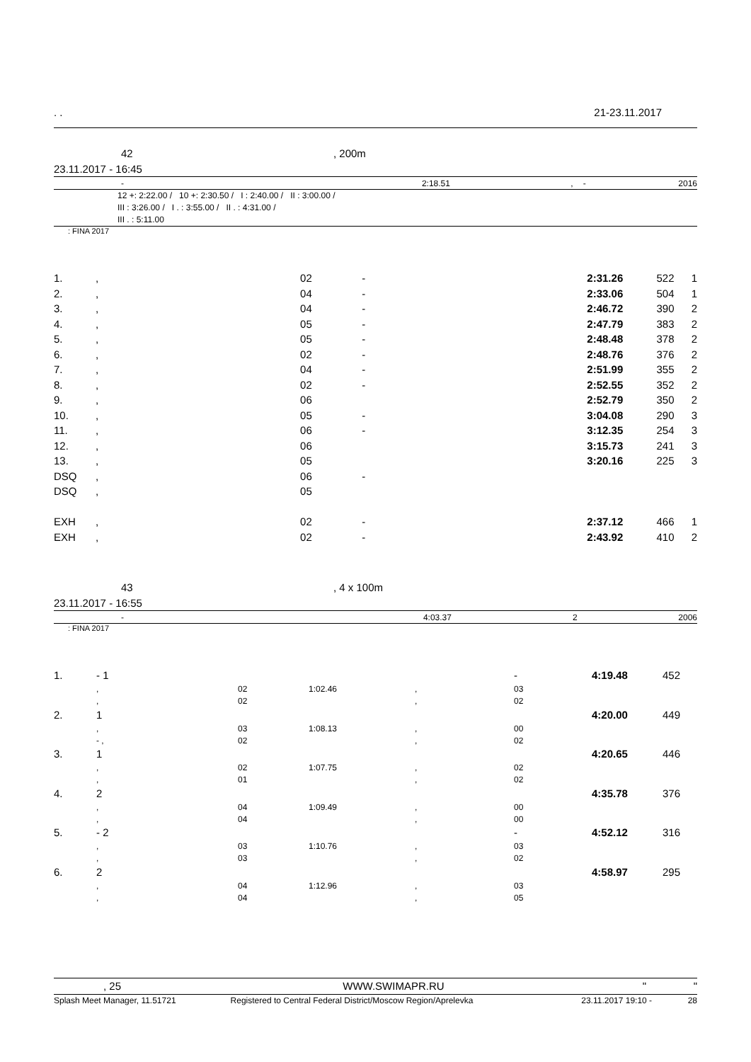| . . | 21-23.11.2017 |
| 42 | , 200m |
| 23.11.2017 - 16:45 | |
| - | 2:18.51 | , | - | 2016 |
12 +: 2:22.00 / 10 +: 2:30.50 / I : 2:40.00 / II : 3:00.00 /
III : 3:26.00 / I . : 3:55.00 / II . : 4:31.00 /
III . : 5:11.00
: FINA 2017
| 1. | , | 02 | - | 2:31.26 | 522 | 1 |
| 2. | , | 04 | - | 2:33.06 | 504 | 1 |
| 3. | , | 04 | - | 2:46.72 | 390 | 2 |
| 4. | , | 05 | - | 2:47.79 | 383 | 2 |
| 5. | , | 05 | - | 2:48.48 | 378 | 2 |
| 6. | , | 02 | - | 2:48.76 | 376 | 2 |
| 7. | , | 04 | - | 2:51.99 | 355 | 2 |
| 8. | , | 02 | - | 2:52.55 | 352 | 2 |
| 9. | , | 06 | | 2:52.79 | 350 | 2 |
| 10. | , | 05 | - | 3:04.08 | 290 | 3 |
| 11. | , | 06 | - | 3:12.35 | 254 | 3 |
| 12. | , | 06 | | 3:15.73 | 241 | 3 |
| 13. | , | 05 | | 3:20.16 | 225 | 3 |
| DSQ | , | 06 | - | | | |
| DSQ | , | 05 | | | | |
| EXH | , | 02 | - | 2:37.12 | 466 | 1 |
| EXH | , | 02 | - | 2:43.92 | 410 | 2 |
| 43 | , 4 x 100m |
| 23.11.2017 - 16:55 | |
| - | 4:03.37 | 2 | 2006 |
: FINA 2017
| 1. | - 1 | | | | - | 4:19.48 | 452 |
| | , | 02 | 1:02.46 | , | 03 | | |
| | , | 02 | | , | 02 | | |
| 2. | 1 | | | | | 4:20.00 | 449 |
| | , | 03 | 1:08.13 | , | 00 | | |
| | - , | 02 | | , | 02 | | |
| 3. | 1 | | | | | 4:20.65 | 446 |
| | , | 02 | 1:07.75 | , | 02 | | |
| | , | 01 | | , | 02 | | |
| 4. | 2 | | | | | 4:35.78 | 376 |
| | , | 04 | 1:09.49 | , | 00 | | |
| | , | 04 | | , | 00 | | |
| 5. | - 2 | | | | - | 4:52.12 | 316 |
| | , | 03 | 1:10.76 | , | 03 | | |
| | , | 03 | | , | 02 | | |
| 6. | 2 | | | | | 4:58.97 | 295 |
| | , | 04 | 1:12.96 | , | 03 | | |
| | , | 04 | | , | 05 | | |
| , 25 | WWW.SWIMAPR.RU | " " |
| Splash Meet Manager, 11.51721 | Registered to Central Federal District/Moscow Region/Aprelevka | 23.11.2017 19:10 - | 28 |